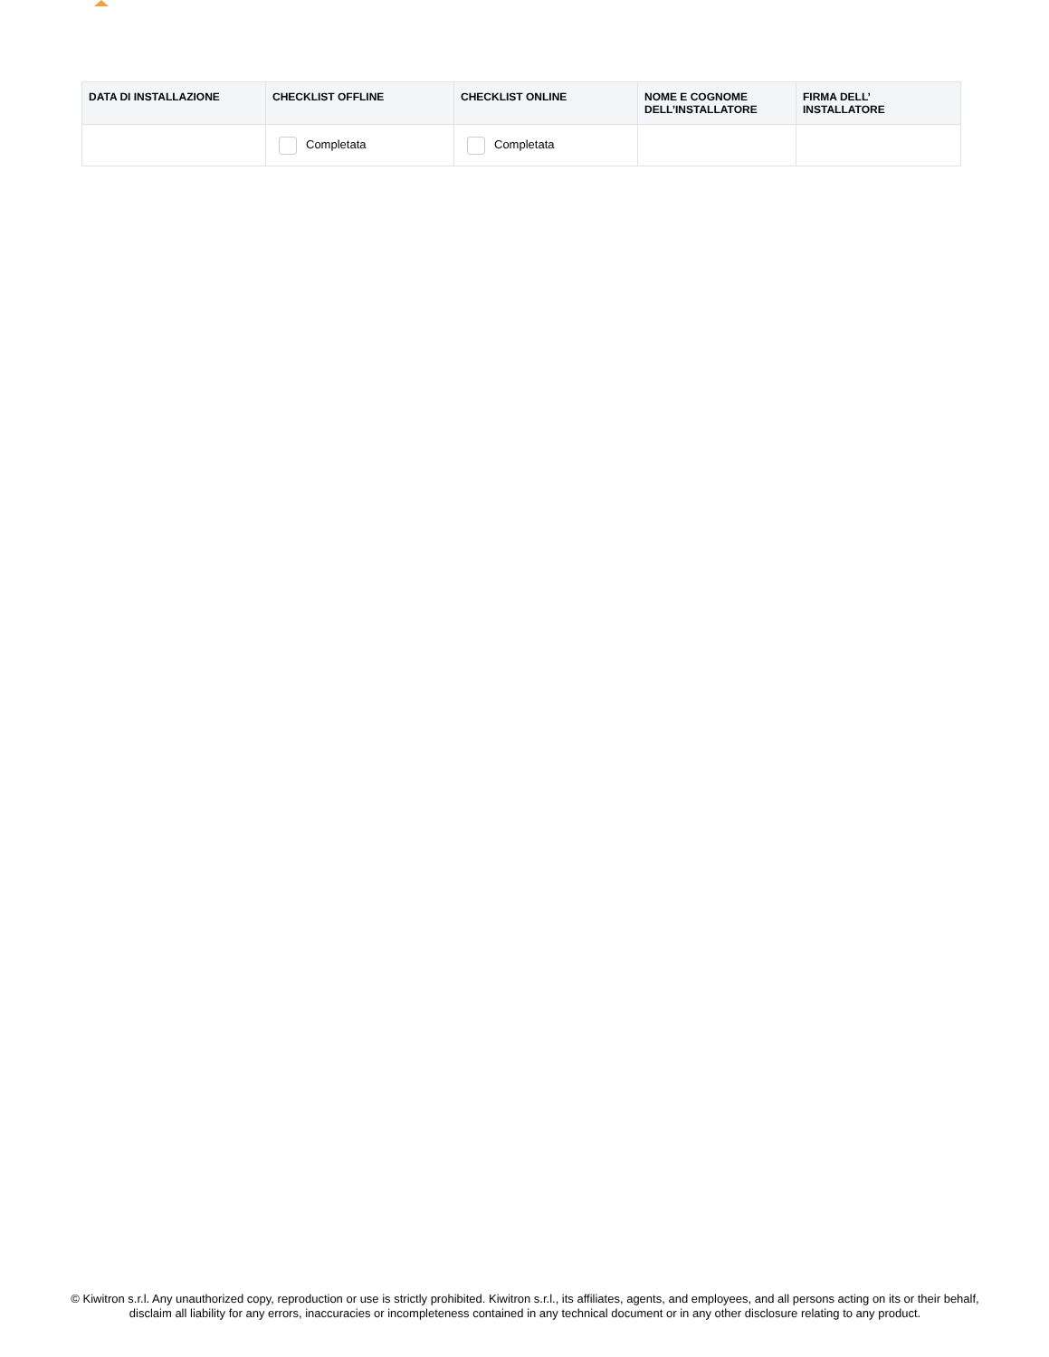| DATA DI INSTALLAZIONE | CHECKLIST OFFLINE | CHECKLIST ONLINE | NOME E COGNOME DELL’INSTALLATORE | FIRMA DELL’ INSTALLATORE |
| --- | --- | --- | --- | --- |
| | Completata | Completata | | |
© Kiwitron s.r.l. Any unauthorized copy, reproduction or use is strictly prohibited. Kiwitron s.r.l., its affiliates, agents, and employees, and all persons acting on its or their behalf, disclaim all liability for any errors, inaccuracies or incompleteness contained in any technical document or in any other disclosure relating to any product.